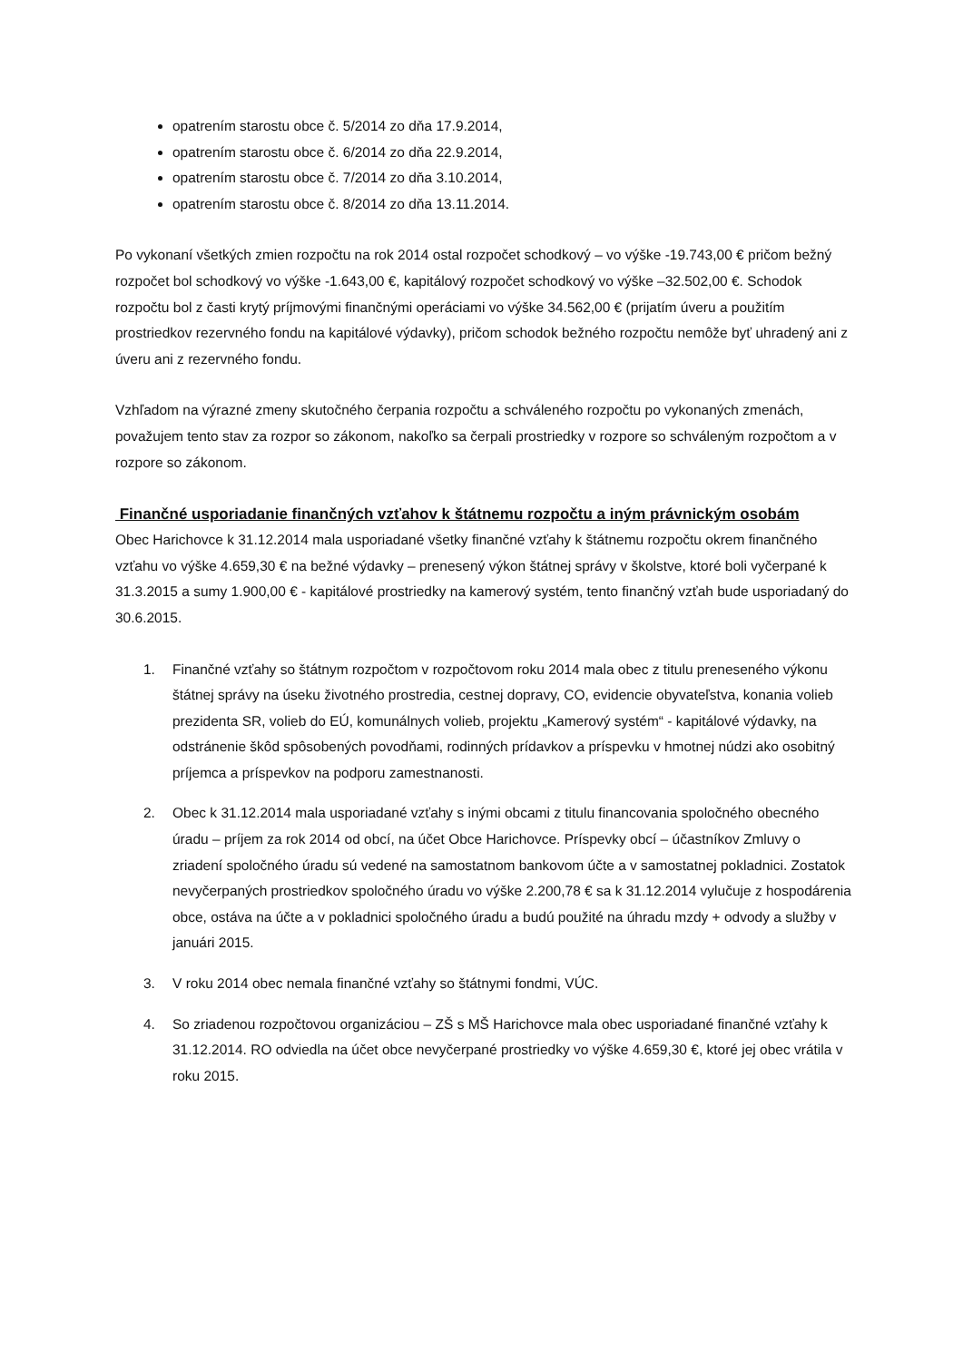opatrením starostu obce č. 5/2014 zo dňa 17.9.2014,
opatrením starostu obce č. 6/2014 zo dňa 22.9.2014,
opatrením starostu obce č. 7/2014 zo dňa 3.10.2014,
opatrením starostu obce č. 8/2014 zo dňa 13.11.2014.
Po vykonaní všetkých zmien rozpočtu na rok 2014 ostal rozpočet schodkový – vo výške -19.743,00 € pričom bežný rozpočet bol schodkový vo výške -1.643,00 €, kapitálový rozpočet schodkový vo výške –32.502,00 €. Schodok rozpočtu bol z časti krytý príjmovými finančnými operáciami vo výške 34.562,00 € (prijatím úveru a použitím prostriedkov rezervného fondu na kapitálové výdavky), pričom schodok bežného rozpočtu nemôže byť uhradený ani z úveru ani z rezervného fondu.
Vzhľadom na výrazné zmeny skutočného čerpania rozpočtu a schváleného rozpočtu po vykonaných zmenách, považujem tento stav za rozpor so zákonom, nakoľko sa čerpali prostriedky v rozpore so schváleným rozpočtom a v rozpore so zákonom.
Finančné usporiadanie finančných vzťahov k štátnemu rozpočtu a iným právnickým osobám
Obec Harichovce k 31.12.2014 mala usporiadané všetky finančné vzťahy k štátnemu rozpočtu okrem finančného vzťahu vo výške 4.659,30 € na bežné výdavky – prenesený výkon štátnej správy v školstve, ktoré boli vyčerpané k 31.3.2015 a sumy 1.900,00 € - kapitálové prostriedky na kamerový systém, tento finančný vzťah bude usporiadaný do 30.6.2015.
1. Finančné vzťahy so štátnym rozpočtom v rozpočtovom roku 2014 mala obec z titulu preneseného výkonu štátnej správy na úseku životného prostredia, cestnej dopravy, CO, evidencie obyvateľstva, konania volieb prezidenta SR, volieb do EÚ, komunálnych volieb, projektu „Kamerový systém“ - kapitálové výdavky, na odstránenie škôd spôsobených povodňami, rodinných prídavkov a príspevku v hmotnej núdzi ako osobitný príjemca a príspevkov na podporu zamestnanosti.
2. Obec k 31.12.2014 mala usporiadané vzťahy s inými obcami z titulu financovania spoločného obecného úradu – príjem za rok 2014 od obcí, na účet Obce Harichovce. Príspevky obcí – účastníkov Zmluvy o zriadení spoločného úradu sú vedené na samostatnom bankovom účte a v samostatnej pokladnici. Zostatok nevyčerpaných prostriedkov spoločného úradu vo výške 2.200,78 € sa k 31.12.2014 vylučuje z hospodárenia obce, ostáva na účte a v pokladnici spoločného úradu a budú použité na úhradu mzdy + odvody a služby v januári 2015.
3. V roku 2014 obec nemala finančné vzťahy so štátnymi fondmi, VÚC.
4. So zriadenou rozpočtovou organizáciou – ZŠ s MŠ Harichovce mala obec usporiadané finančné vzťahy k 31.12.2014. RO odviedla na účet obce nevyčerpané prostriedky vo výške 4.659,30 €, ktoré jej obec vrátila v roku 2015.